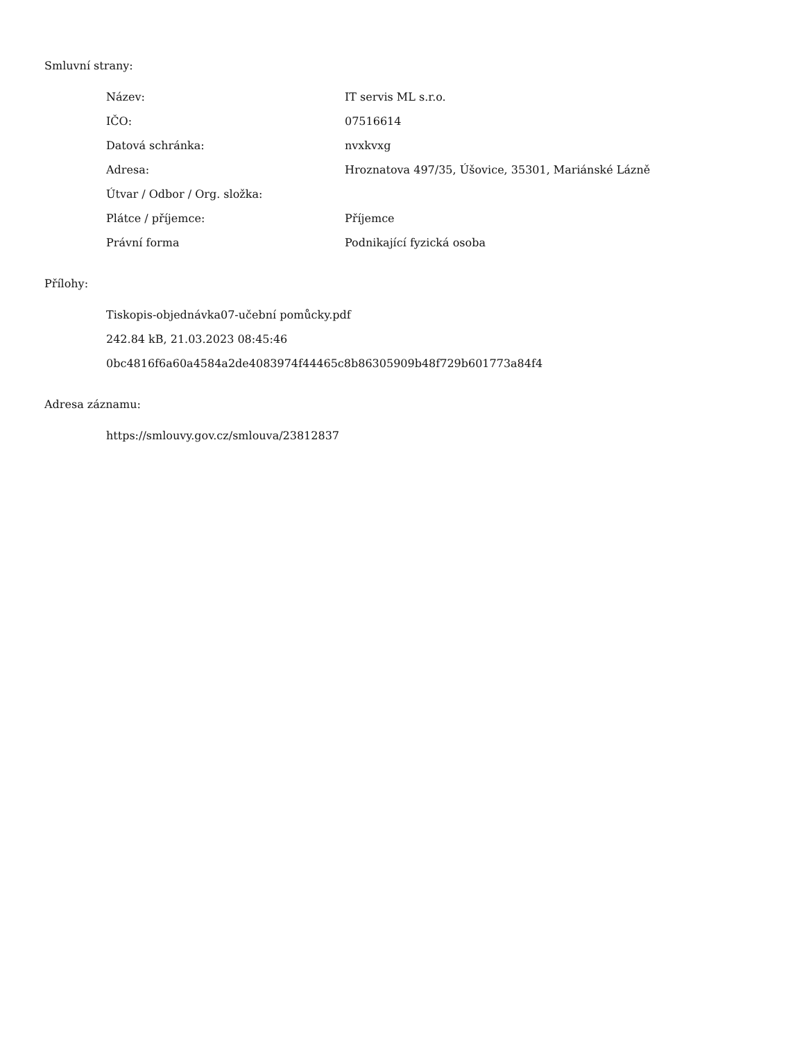Smluvní strany:
| Název: | IT servis ML s.r.o. |
| IČO: | 07516614 |
| Datová schránka: | nvxkvxg |
| Adresa: | Hroznatova 497/35, Úšovice, 35301, Mariánské Lázně |
| Útvar / Odbor / Org. složka: | |
| Plátce / příjemce: | Příjemce |
| Právní forma | Podnikající fyzická osoba |
Přílohy:
Tiskopis-objednávka07-učební pomůcky.pdf
242.84 kB, 21.03.2023 08:45:46
0bc4816f6a60a4584a2de4083974f44465c8b86305909b48f729b601773a84f4
Adresa záznamu:
https://smlouvy.gov.cz/smlouva/23812837